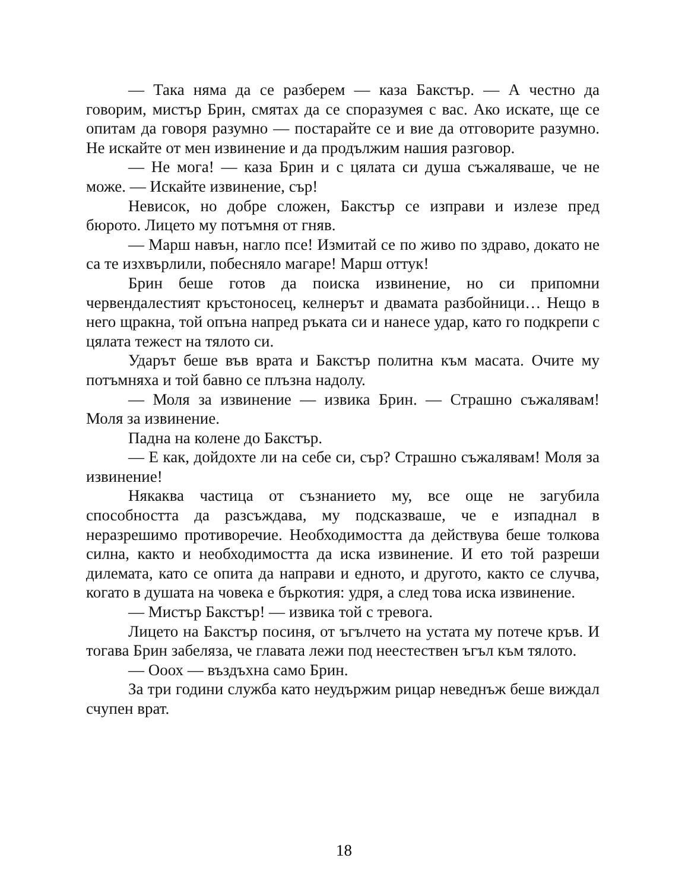— Така няма да се разберем — каза Бакстър. — А честно да говорим, мистър Брин, смятах да се споразумея с вас. Ако искате, ще се опитам да говоря разумно — постарайте се и вие да отговорите разумно. Не искайте от мен извинение и да продължим нашия разговор.
— Не мога! — каза Брин и с цялата си душа съжаляваше, че не може. — Искайте извинение, сър!
Невисок, но добре сложен, Бакстър се изправи и излезе пред бюрото. Лицето му потъмня от гняв.
— Марш навън, нагло псе! Измитай се по живо по здраво, докато не са те изхвърлили, побесняло магаре! Марш оттук!
Брин беше готов да поиска извинение, но си припомни червендалестият кръстоносец, келнерът и двамата разбойници… Нещо в него щракна, той опъна напред ръката си и нанесе удар, като го подкрепи с цялата тежест на тялото си.
Ударът беше във врата и Бакстър политна към масата. Очите му потъмняха и той бавно се плъзна надолу.
— Моля за извинение — извика Брин. — Страшно съжалявам! Моля за извинение.
Падна на колене до Бакстър.
— Е как, дойдохте ли на себе си, сър? Страшно съжалявам! Моля за извинение!
Някаква частица от съзнанието му, все още не загубила способността да разсъждава, му подсказваше, че е изпаднал в неразрешимо противоречие. Необходимостта да действува беше толкова силна, както и необходимостта да иска извинение. И ето той разреши дилемата, като се опита да направи и едното, и другото, както се случва, когато в душата на човека е бъркотия: удря, а след това иска извинение.
— Мистър Бакстър! — извика той с тревога.
Лицето на Бакстър посиня, от ъгълчето на устата му потече кръв. И тогава Брин забеляза, че главата лежи под неестествен ъгъл към тялото.
— Ооох — въздъхна само Брин.
За три години служба като неудържим рицар неведнъж беше виждал счупен врат.
18